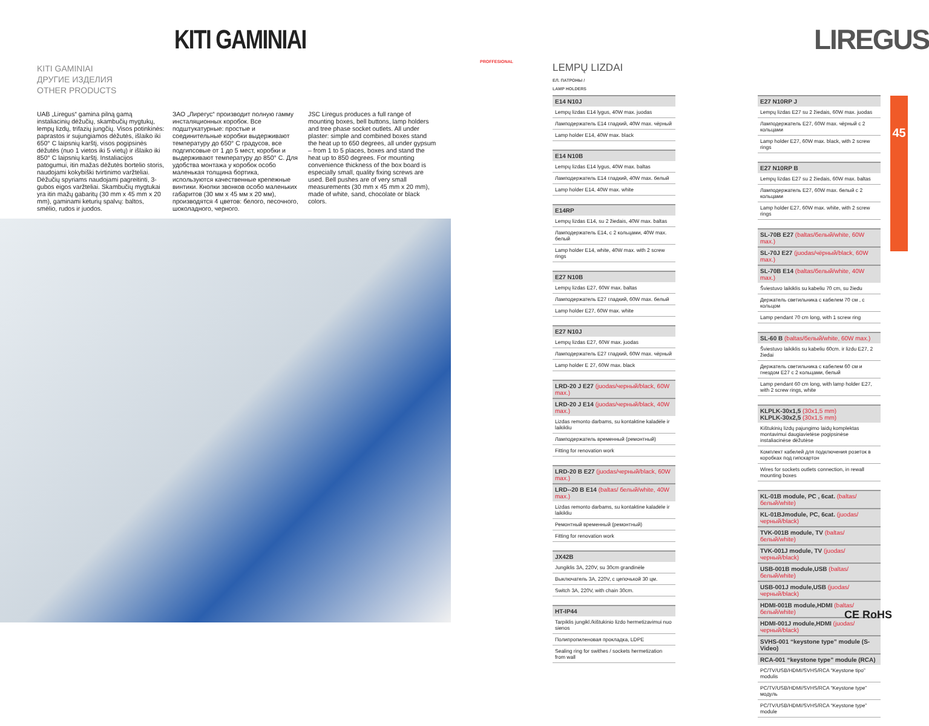KITI GAMINIAI
KITI GAMINIAI
ДРУГИЕ ИЗДЕЛИЯ
OTHER PRODUCTS
UAB „Liregus“ gamina pilną gamą instaliacinių dėžučių, skambučių mygtukų, lempų lizdų, trifazių jungčių. Visos potinkinės: paprastos ir sujungiamos dėžutės, išlaiko iki 650° C laipsnių karštį, visos pogipsinės dėžutės (nuo 1 vietos iki 5 vietų) ir išlaiko iki 850° C laipsnių karštį. Instaliacijos patogumui, itin mažas dėžutės bortelio storis, naudojami kokybiški tvirtinimo varžteliai. Dėžučių spyriams naudojami pagreitinti, 3-gubos eigos varžteliai. Skambučių mygtukai yra itin mažų gabaritų (30 mm x 45 mm x 20 mm), gaminami keturių spalvų: baltos, smėlio, rudos ir juodos.
ЗАО „Лирегус“ производит полную гамму инсталяционных коробок. Все подштукатурные: простые и соединительные коробки выдерживают температуру до 650° C градусов, все подгипсовые от 1 до 5 мест, коробки и выдерживают температуру до 850° C. Для удобства монтажа у коробок особо маленькая толщина бортика, используются качественные крепежные винтики. Кнопки звонков особо маленьких габаритов (30 мм x 45 мм x 20 мм), производятся 4 цветов: белого, песочного, шоколадного, черного.
JSC Liregus produces a full range of mounting boxes, bell buttons, lamp holders and tree phase socket outlets. All under plaster: simple and combined boxes stand the heat up to 650 degrees, all under gypsum – from 1 to 5 places, boxes and stand the heat up to 850 degrees. For mounting convenience thickness of the box board is especially small, quality fixing screws are used. Bell pushes are of very small measurements (30 mm x 45 mm x 20 mm), made of white, sand, chocolate or black colors.
PROFFESIONAL
LIREGUS
LEMPŲ LIZDAI
ЕЛ. ПАТРОНЫ /
LAMP HOLDERS
45
| E14 N10J |
| --- |
| Lempų lizdas E14 lygus, 40W max. juodas |
| Ламподержатель E14 гладкий, 40W max. чёрный |
| Lamp holder E14, 40W max. black |
| E14 N10B |
| --- |
| Lempų lizdas E14 lygus, 40W max. baltas |
| Ламподержатель E14 гладкий, 40W max. белый |
| Lamp holder E14, 40W max. white |
| E14RP |
| --- |
| Lempų lizdas E14, su 2 žiedais, 40W max. baltas |
| Ламподержатель E14, с 2 кольцами, 40W max. белый |
| Lamp holder E14, white, 40W max. with 2 screw rings |
| E27 N10B |
| --- |
| Lempų lizdas E27, 60W max. baltas |
| Ламподержатель E27 гладкий, 60W max. белый |
| Lamp holder E27, 60W max. white |
| E27 N10J |
| --- |
| Lempų lizdas E27, 60W max. juodas |
| Ламподержатель E27 гладкий, 60W max. чёрный |
| Lamp holder E 27, 60W max. black |
| LRD-20 J E27 (juodas/черный/black, 60W max.) |
| --- |
| LRD-20 J E14 (juodas/черный/black, 40W max.) |
| Lizdas remonto darbams, su kontaktine kaladėle ir laikikliu |
| Ламподержатель временный (ремонтный) |
| Fitting for renovation work |
| LRD-20 B E27 (juodas/черный/black, 60W max.) |
| --- |
| LRD--20 B E14 (baltas/ белый/white, 40W max.) |
| Lizdas remonto darbams, su kontaktine kaladėle ir laikikliu |
| Ремонтный временный (ремонтный) |
| Fitting for renovation work |
| JX42B |
| --- |
| Jungiklis 3A, 220V, su 30cm grandinėle |
| Выключатель 3A, 220V, с цепочькой 30 цм. |
| Switch 3A, 220V, with chain 30cm. |
| HT-IP44 |
| --- |
| Tarpiklis jungikl./kištukinio lizdo hermetizavimui nuo sienos |
| Полипропиленовая прокладка, LDPE |
| Sealing ring for swithes / sockets hermetization from wall |
| E27 N10RP J |
| --- |
| Lempų lizdas E27 su 2 žiedais, 60W max. juodas |
| Ламподержатель E27, 60W max. чёрный с 2 кольцами |
| Lamp holder E27, 60W max. black, with 2 screw rings |
| E27 N10RP B |
| --- |
| Lempų lizdas E27 su 2 žiedais, 60W max. baltas |
| Ламподержатель E27, 60W max. белый с 2 кольцами |
| Lamp holder E27, 60W max. white, with 2 screw rings |
| SL-70B E27 (baltas/белый/white, 60W max.) |
| --- |
| SL-70J E27 (juodas/чёрный/black, 60W max.) |
| SL-70B E14 (baltas/белый/white, 40W max.) |
| Šviestuvo laikiklis su kabeliu 70 cm, su žiedu |
| Держатель светильника с кабелем 70 см , с кольцом |
| Lamp pendant 70 cm long, with 1 screw ring |
| SL-60 B (baltas/белый/white, 60W max.) |
| --- |
| Šviestuvo laikiklis su kabeliu 60cm. ir lizdu E27, 2 žiedai |
| Держатель светильника с кабелем 60 см и гнездом E27 с 2 кольцами, белый |
| Lamp pendant 60 cm long, with lamp holder E27, with 2 screw rings, white |
| KLPLK-30x1,5 (30x1,5 mm) KLPLK-30x2,5 (30x1,5 mm) |
| --- |
| Kištukinių lizdų pajungimo laidų komplektas montavimui daugiavietėse pogipsinėse instaliacinėse dėžutėse |
| Комплект кабелей для подключения розеток в коробках под гипскартон |
| Wires for sockets outlets connection, in rewall mounting boxes |
| KL-01B module, PC , 6cat. (baltas/ белый/white) |
| --- |
| KL-01BJmodule, PC, 6cat. (juodas/черный/black) |
| TVK-001B module, TV (baltas/ белый/white) |
| TVK-001J module, TV (juodas/черный/black) |
| USB-001B module,USB (baltas/ белый/white) |
| USB-001J module,USB (juodas/черный/black) |
| HDMI-001B module,HDMI (baltas/ белый/white) |
| HDMI-001J module,HDMI (juodas/черный/black) |
| SVHS-001 “keystone type” module (S-Video) |
| RCA-001 “keystone type” module (RCA) |
| PC/TV/USB/HDMI/SVHS/RCA “Keystone tipo” modulis |
| PC/TV/USB/HDMI/SVHS/RCA “Keystone type” модуль |
| PC/TV/USB/HDMI/SVHS/RCA “Keystone type” module |
CE RoHS